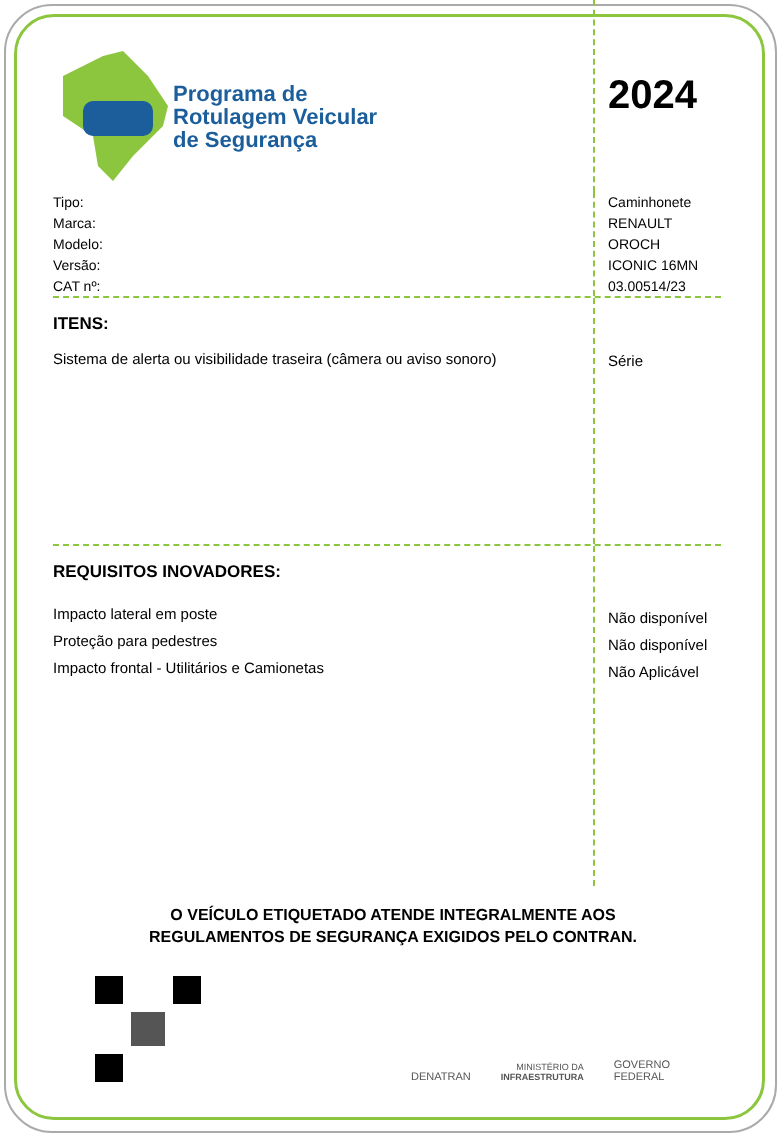Programa de
Rotulagem Veicular
de Segurança
2024
Tipo:
Marca:
Modelo:
Versão:
CAT nº:
Caminhonete
RENAULT
OROCH
ICONIC 16MN
03.00514/23
ITENS:
Sistema de alerta ou visibilidade traseira (câmera ou aviso sonoro)
Série
REQUISITOS INOVADORES:
Impacto lateral em poste
Proteção para pedestres
Impacto frontal - Utilitários e Camionetas
Não disponível
Não disponível
Não Aplicável
O VEÍCULO ETIQUETADO ATENDE INTEGRALMENTE AOS
REGULAMENTOS DE SEGURANÇA EXIGIDOS PELO CONTRAN.
DENATRAN MINISTÉRIO DA
INFRAESTRUTURA GOVERNO
FEDERAL